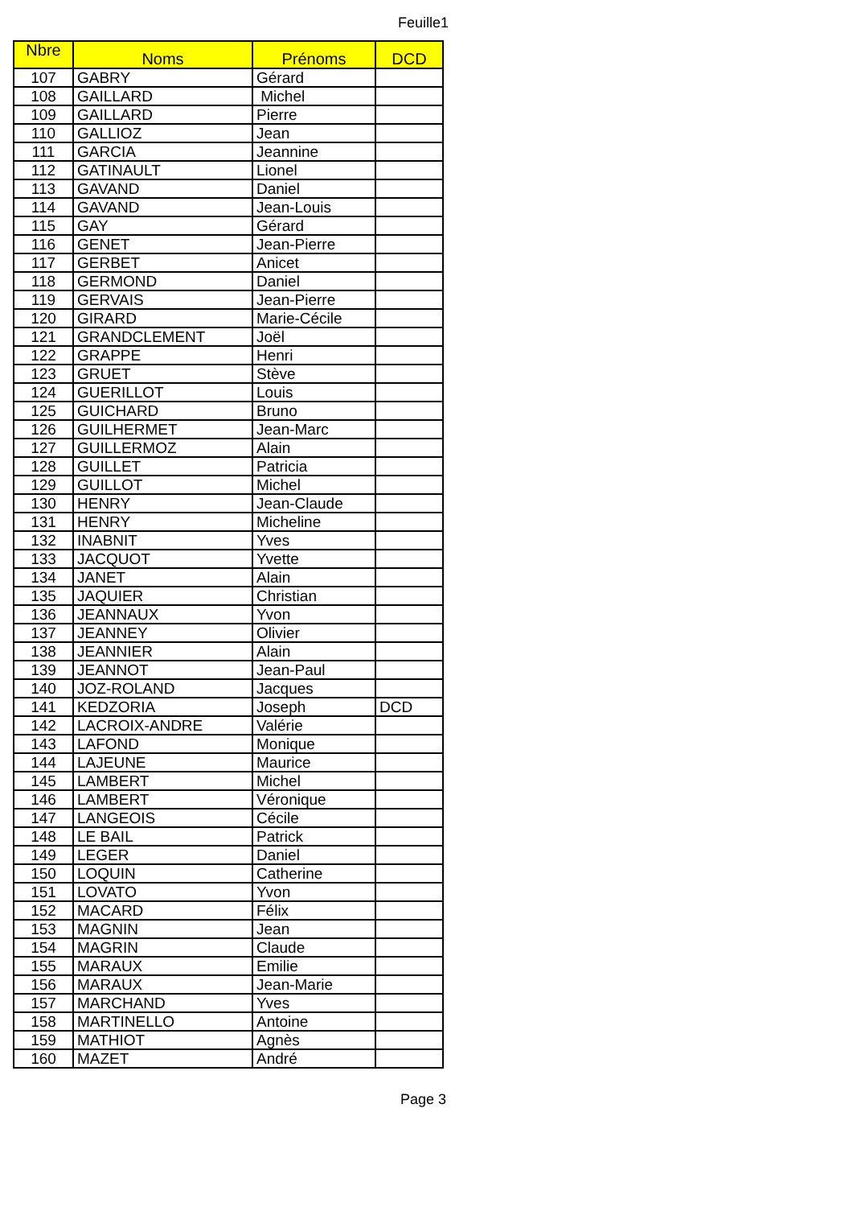Feuille1
| Nbre | Noms | Prénoms | DCD |
| --- | --- | --- | --- |
| 107 | GABRY | Gérard | |
| 108 | GAILLARD | Michel | |
| 109 | GAILLARD | Pierre | |
| 110 | GALLIOZ | Jean | |
| 111 | GARCIA | Jeannine | |
| 112 | GATINAULT | Lionel | |
| 113 | GAVAND | Daniel | |
| 114 | GAVAND | Jean-Louis | |
| 115 | GAY | Gérard | |
| 116 | GENET | Jean-Pierre | |
| 117 | GERBET | Anicet | |
| 118 | GERMOND | Daniel | |
| 119 | GERVAIS | Jean-Pierre | |
| 120 | GIRARD | Marie-Cécile | |
| 121 | GRANDCLEMENT | Joël | |
| 122 | GRAPPE | Henri | |
| 123 | GRUET | Stève | |
| 124 | GUERILLOT | Louis | |
| 125 | GUICHARD | Bruno | |
| 126 | GUILHERMET | Jean-Marc | |
| 127 | GUILLERMOZ | Alain | |
| 128 | GUILLET | Patricia | |
| 129 | GUILLOT | Michel | |
| 130 | HENRY | Jean-Claude | |
| 131 | HENRY | Micheline | |
| 132 | INABNIT | Yves | |
| 133 | JACQUOT | Yvette | |
| 134 | JANET | Alain | |
| 135 | JAQUIER | Christian | |
| 136 | JEANNAUX | Yvon | |
| 137 | JEANNEY | Olivier | |
| 138 | JEANNIER | Alain | |
| 139 | JEANNOT | Jean-Paul | |
| 140 | JOZ-ROLAND | Jacques | |
| 141 | KEDZORIA | Joseph | DCD |
| 142 | LACROIX-ANDRE | Valérie | |
| 143 | LAFOND | Monique | |
| 144 | LAJEUNE | Maurice | |
| 145 | LAMBERT | Michel | |
| 146 | LAMBERT | Véronique | |
| 147 | LANGEOIS | Cécile | |
| 148 | LE BAIL | Patrick | |
| 149 | LEGER | Daniel | |
| 150 | LOQUIN | Catherine | |
| 151 | LOVATO | Yvon | |
| 152 | MACARD | Félix | |
| 153 | MAGNIN | Jean | |
| 154 | MAGRIN | Claude | |
| 155 | MARAUX | Emilie | |
| 156 | MARAUX | Jean-Marie | |
| 157 | MARCHAND | Yves | |
| 158 | MARTINELLO | Antoine | |
| 159 | MATHIOT | Agnès | |
| 160 | MAZET | André | |
Page 3